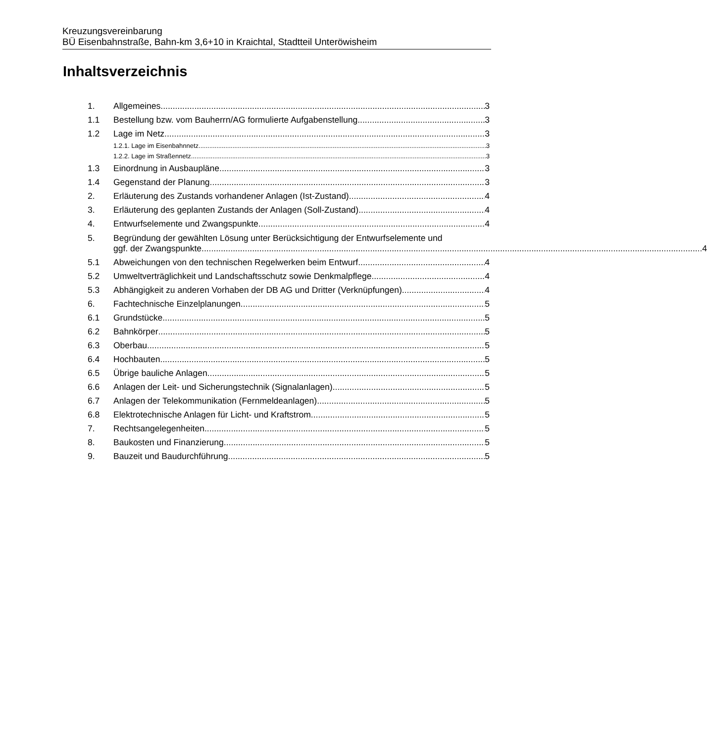Kreuzungsvereinbarung
BÜ Eisenbahnstraße, Bahn-km 3,6+10 in Kraichtal, Stadtteil Unteröwisheim
Inhaltsverzeichnis
1.
Allgemeines
3
1.1
Bestellung bzw. vom Bauherrn/AG formulierte Aufgabenstellung
3
1.2
Lage im Netz
3
1.2.1. Lage im Eisenbahnnetz
3
1.2.2. Lage im Straßennetz
3
1.3
Einordnung in Ausbaupläne
3
1.4
Gegenstand der Planung
3
2.
Erläuterung des Zustands vorhandener Anlagen (Ist-Zustand)
4
3.
Erläuterung des geplanten Zustands der Anlagen (Soll-Zustand)
4
4.
Entwurfselemente und Zwangspunkte
4
5. Begründung der gewählten Lösung unter Berücksichtigung der Entwurfselemente und
ggf. der Zwangspunkte 4
5.1
Abweichungen von den technischen Regelwerken beim Entwurf
4
5.2
Umweltverträglichkeit und Landschaftsschutz sowie Denkmalpflege
4
5.3
Abhängigkeit zu anderen Vorhaben der DB AG und Dritter (Verknüpfungen)
4
6.
Fachtechnische Einzelplanungen
5
6.1
Grundstücke
5
6.2
Bahnkörper
5
6.3
Oberbau
5
6.4
Hochbauten
5
6.5
Übrige bauliche Anlagen
5
6.6
Anlagen der Leit- und Sicherungstechnik (Signalanlagen)
5
6.7
Anlagen der Telekommunikation (Fernmeldeanlagen)
5
6.8
Elektrotechnische Anlagen für Licht- und Kraftstrom
5
7.
Rechtsangelegenheiten
5
8.
Baukosten und Finanzierung
5
9.
Bauzeit und Baudurchführung
5